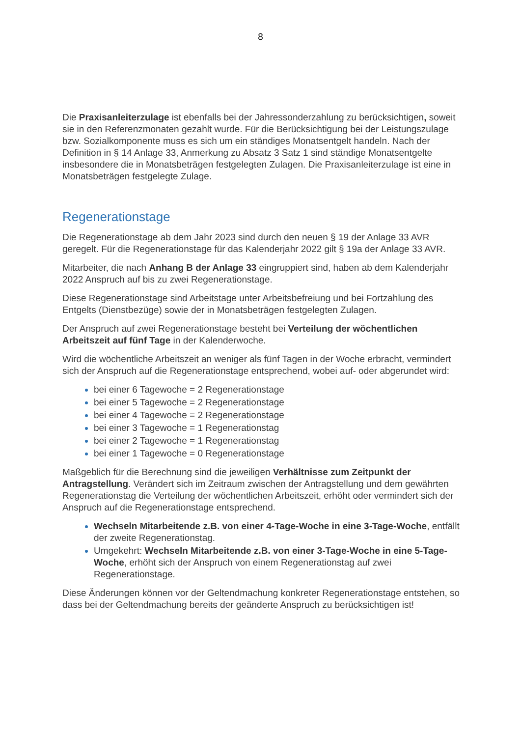8
Die Praxisanleiterzulage ist ebenfalls bei der Jahressonderzahlung zu berücksichtigen, soweit sie in den Referenzmonaten gezahlt wurde. Für die Berücksichtigung bei der Leistungszulage bzw. Sozialkomponente muss es sich um ein ständiges Monatsentgelt handeln. Nach der Definition in § 14 Anlage 33, Anmerkung zu Absatz 3 Satz 1 sind ständige Monatsentgelte insbesondere die in Monatsbeträgen festgelegten Zulagen. Die Praxisanleiterzulage ist eine in Monatsbeträgen festgelegte Zulage.
Regenerationstage
Die Regenerationstage ab dem Jahr 2023 sind durch den neuen § 19 der Anlage 33 AVR geregelt. Für die Regenerationstage für das Kalenderjahr 2022 gilt § 19a der Anlage 33 AVR.
Mitarbeiter, die nach Anhang B der Anlage 33 eingruppiert sind, haben ab dem Kalenderjahr 2022 Anspruch auf bis zu zwei Regenerationstage.
Diese Regenerationstage sind Arbeitstage unter Arbeitsbefreiung und bei Fortzahlung des Entgelts (Dienstbezüge) sowie der in Monatsbeträgen festgelegten Zulagen.
Der Anspruch auf zwei Regenerationstage besteht bei Verteilung der wöchentlichen Arbeitszeit auf fünf Tage in der Kalenderwoche.
Wird die wöchentliche Arbeitszeit an weniger als fünf Tagen in der Woche erbracht, vermindert sich der Anspruch auf die Regenerationstage entsprechend, wobei auf- oder abgerundet wird:
bei einer 6 Tagewoche = 2 Regenerationstage
bei einer 5 Tagewoche = 2 Regenerationstage
bei einer 4 Tagewoche = 2 Regenerationstage
bei einer 3 Tagewoche = 1 Regenerationstag
bei einer 2 Tagewoche = 1 Regenerationstag
bei einer 1 Tagewoche = 0 Regenerationstage
Maßgeblich für die Berechnung sind die jeweiligen Verhältnisse zum Zeitpunkt der Antragstellung. Verändert sich im Zeitraum zwischen der Antragstellung und dem gewährten Regenerationstag die Verteilung der wöchentlichen Arbeitszeit, erhöht oder vermindert sich der Anspruch auf die Regenerationstage entsprechend.
Wechseln Mitarbeitende z.B. von einer 4-Tage-Woche in eine 3-Tage-Woche, entfällt der zweite Regenerationstag.
Umgekehrt: Wechseln Mitarbeitende z.B. von einer 3-Tage-Woche in eine 5-Tage-Woche, erhöht sich der Anspruch von einem Regenerationstag auf zwei Regenerationstage.
Diese Änderungen können vor der Geltendmachung konkreter Regenerationstage entstehen, so dass bei der Geltendmachung bereits der geänderte Anspruch zu berücksichtigen ist!